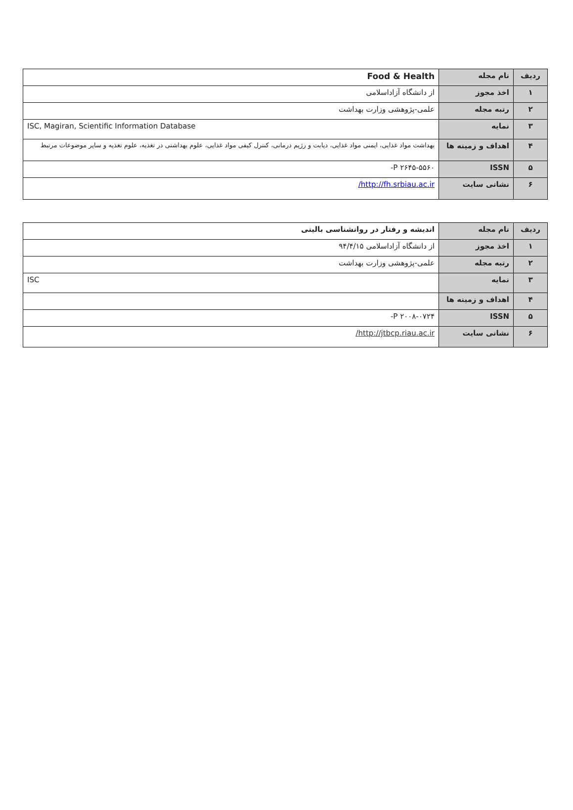| ردیف | نام مجله | Food & Health |
| ۱ | اخذ مجوز | از دانشگاه آزاداسلامی |
| ۲ | رتبه مجله | علمی-پژوهشی وزارت بهداشت |
| ۳ | نمایه | ISC, Magiran, Scientific Information Database |
| ۴ | اهداف و زمینه ها | بهداشت مواد غذایی، ایمنی مواد غذایی، دیابت و رژیم درمانی، کنترل کیفی مواد غذایی، علوم بهداشتی در تغذیه، علوم تغذیه و سایر موضوعات مرتبط |
| ۵ | ISSN | P ۲۶۴۵-۵۵۶۰- |
| ۶ | نشانی سایت | http://fh.srbiau.ac.ir/ |
| ردیف | نام مجله | اندیشه و رفتار در روانشناسی بالینی |
| ۱ | اخذ مجوز | از دانشگاه آزاداسلامی ۹۴/۴/۱۵ |
| ۲ | رتبه مجله | علمی-پژوهشی وزارت بهداشت |
| ۳ | نمایه | ISC |
| ۴ | اهداف و زمینه ها | |
| ۵ | ISSN | P ۲۰۰۸-۰۷۲۴- |
| ۶ | نشانی سایت | http://jtbcp.riau.ac.ir/ |